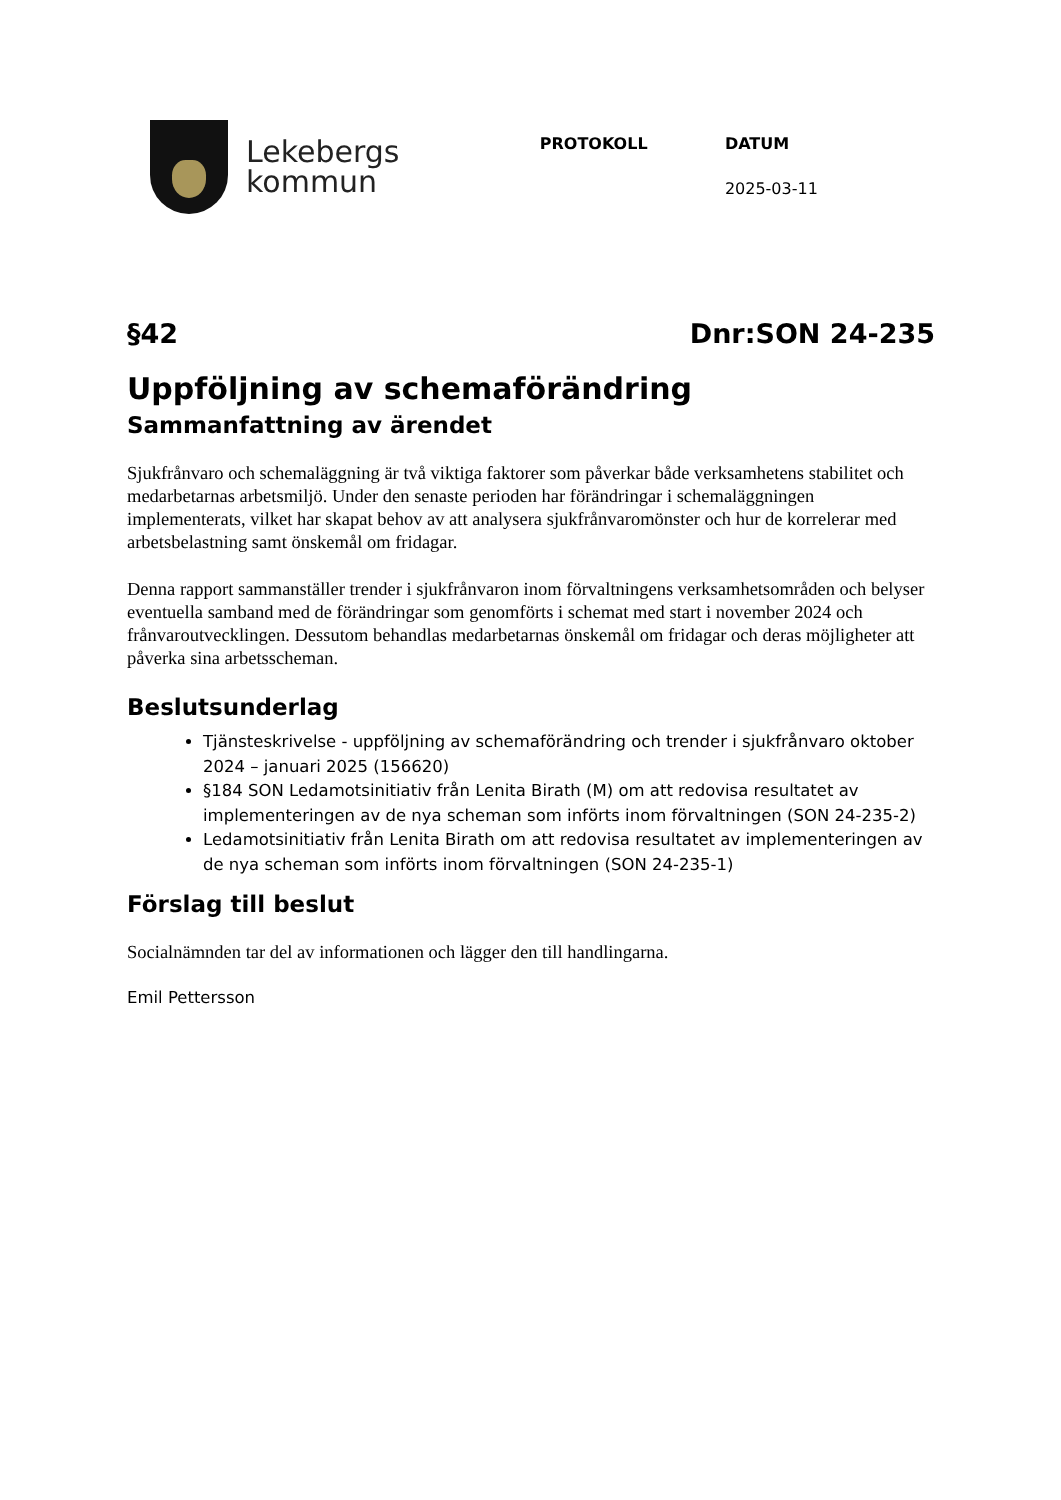Lekebergs
kommun
PROTOKOLL DATUM
2025-03-11
§42 Dnr:SON 24-235
Uppföljning av schemaförändring
Sammanfattning av ärendet
Sjukfrånvaro och schemaläggning är två viktiga faktorer som påverkar både verksamhetens stabilitet och medarbetarnas arbetsmiljö. Under den senaste perioden har förändringar i schemaläggningen implementerats, vilket har skapat behov av att analysera sjukfrånvaromönster och hur de korrelerar med arbetsbelastning samt önskemål om fridagar.
Denna rapport sammanställer trender i sjukfrånvaron inom förvaltningens verksamhetsområden och belyser eventuella samband med de förändringar som genomförts i schemat med start i november 2024 och frånvaroutvecklingen. Dessutom behandlas medarbetarnas önskemål om fridagar och deras möjligheter att påverka sina arbetsscheman.
Beslutsunderlag
Tjänsteskrivelse - uppföljning av schemaförändring och trender i sjukfrånvaro oktober 2024 – januari 2025 (156620)
§184 SON Ledamotsinitiativ från Lenita Birath (M) om att redovisa resultatet av implementeringen av de nya scheman som införts inom förvaltningen (SON 24-235-2)
Ledamotsinitiativ från Lenita Birath om att redovisa resultatet av implementeringen av de nya scheman som införts inom förvaltningen (SON 24-235-1)
Förslag till beslut
Socialnämnden tar del av informationen och lägger den till handlingarna.
Emil Pettersson